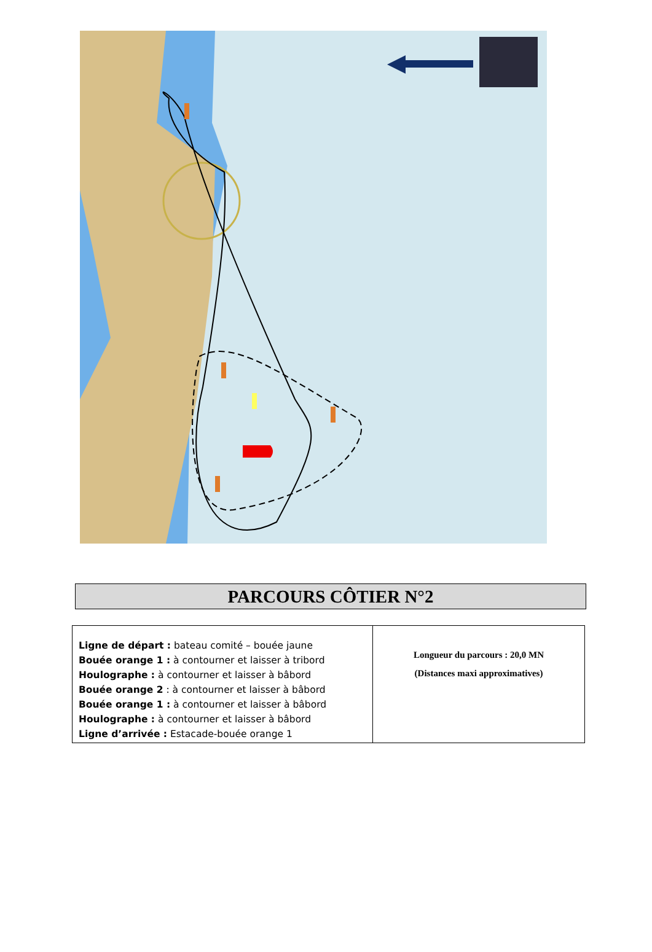PARCOURS CÔTIER N°2
| Ligne de départ : bateau comité – bouée jaune Bouée orange 1 : à contourner et laisser à tribord Houlographe : à contourner et laisser à bâbord Bouée orange 2 : à contourner et laisser à bâbord Bouée orange 1 : à contourner et laisser à bâbord Houlographe : à contourner et laisser à bâbord Ligne d’arrivée : Estacade-bouée orange 1 | Longueur du parcours : 20,0 MN (Distances maxi approximatives) |